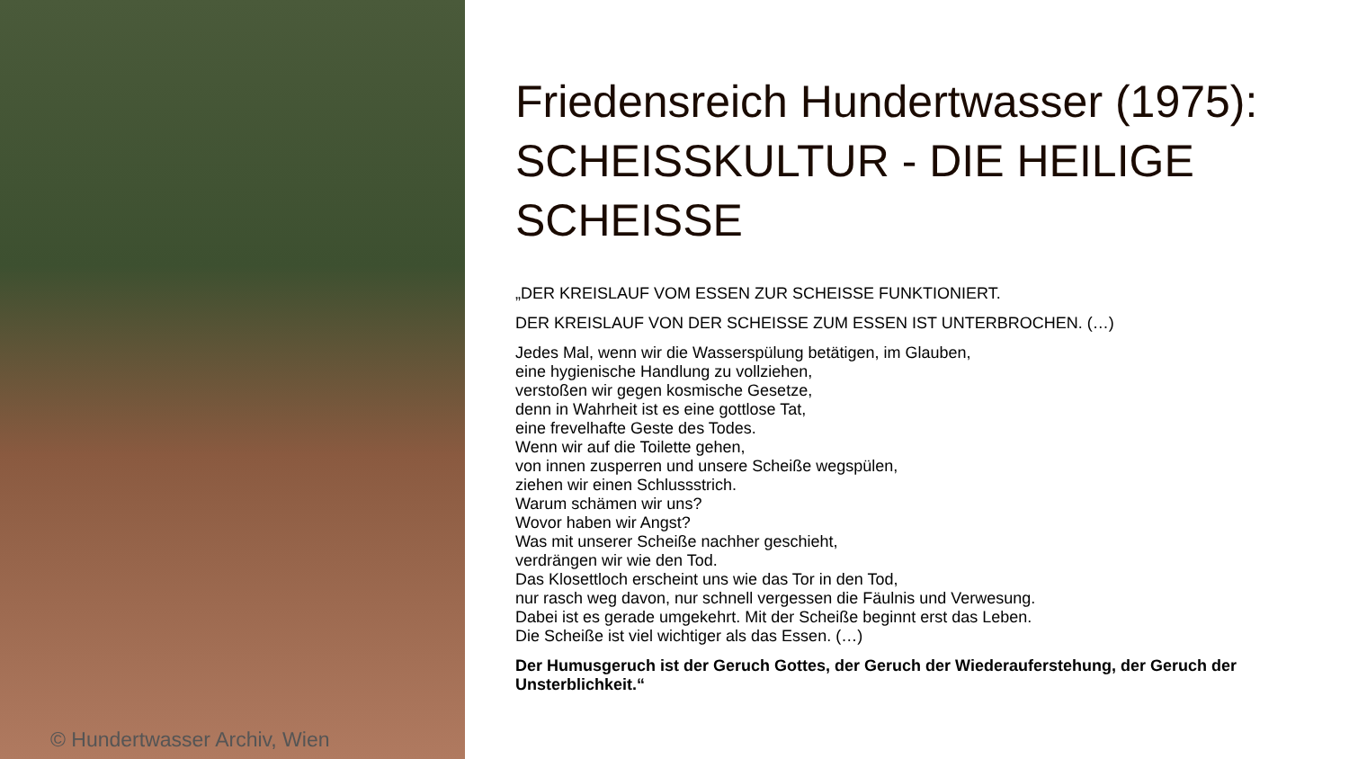© Hundertwasser Archiv, Wien
Friedensreich Hundertwasser (1975): SCHEISSKULTUR - DIE HEILIGE SCHEISSE
„DER KREISLAUF VOM ESSEN ZUR SCHEISSE FUNKTIONIERT.
DER KREISLAUF VON DER SCHEISSE ZUM ESSEN IST UNTERBROCHEN. (…)
Jedes Mal, wenn wir die Wasserspülung betätigen, im Glauben,
eine hygienische Handlung zu vollziehen,
verstoßen wir gegen kosmische Gesetze,
denn in Wahrheit ist es eine gottlose Tat,
eine frevelhafte Geste des Todes.
Wenn wir auf die Toilette gehen,
von innen zusperren und unsere Scheiße wegspülen,
ziehen wir einen Schlussstrich.
Warum schämen wir uns?
Wovor haben wir Angst?
Was mit unserer Scheiße nachher geschieht,
verdrängen wir wie den Tod.
Das Klosettloch erscheint uns wie das Tor in den Tod,
nur rasch weg davon, nur schnell vergessen die Fäulnis und Verwesung.
Dabei ist es gerade umgekehrt. Mit der Scheiße beginnt erst das Leben.
Die Scheiße ist viel wichtiger als das Essen. (…)
Der Humusgeruch ist der Geruch Gottes, der Geruch der Wiederauferstehung, der Geruch der Unsterblichkeit.“